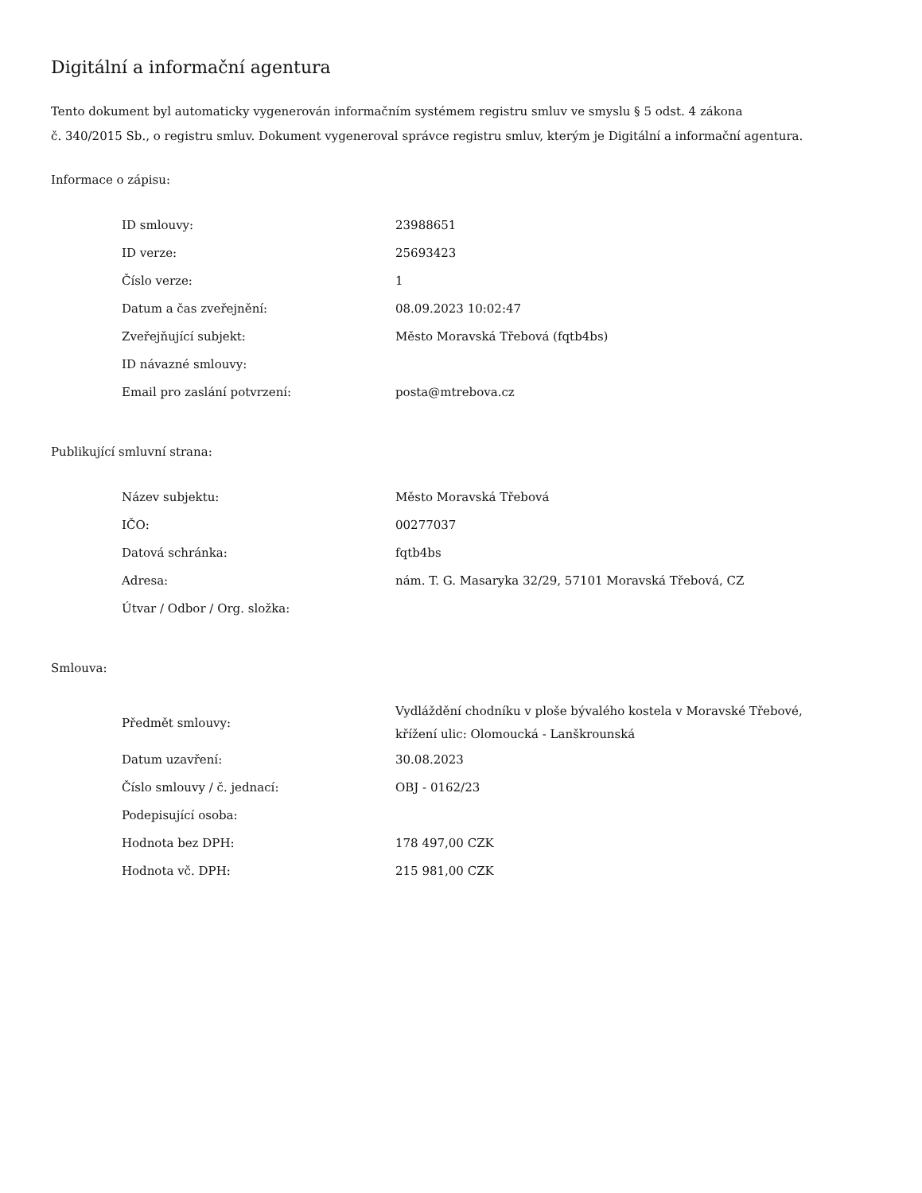Digitální a informační agentura
Tento dokument byl automaticky vygenerován informačním systémem registru smluv ve smyslu § 5 odst. 4 zákona
č. 340/2015 Sb., o registru smluv. Dokument vygeneroval správce registru smluv, kterým je Digitální a informační agentura.
Informace o zápisu:
| ID smlouvy: | 23988651 |
| ID verze: | 25693423 |
| Číslo verze: | 1 |
| Datum a čas zveřejnění: | 08.09.2023 10:02:47 |
| Zveřejňující subjekt: | Město Moravská Třebová (fqtb4bs) |
| ID návazné smlouvy: | |
| Email pro zaslání potvrzení: | posta@mtrebova.cz |
Publikující smluvní strana:
| Název subjektu: | Město Moravská Třebová |
| IČO: | 00277037 |
| Datová schránka: | fqtb4bs |
| Adresa: | nám. T. G. Masaryka 32/29, 57101 Moravská Třebová, CZ |
| Útvar / Odbor / Org. složka: | |
Smlouva:
| Předmět smlouvy: | Vydláždění chodníku v ploše bývalého kostela v Moravské Třebové, křížení ulic: Olomoucká - Lanškrounská |
| Datum uzavření: | 30.08.2023 |
| Číslo smlouvy / č. jednací: | OBJ - 0162/23 |
| Podepisující osoba: | |
| Hodnota bez DPH: | 178 497,00 CZK |
| Hodnota vč. DPH: | 215 981,00 CZK |